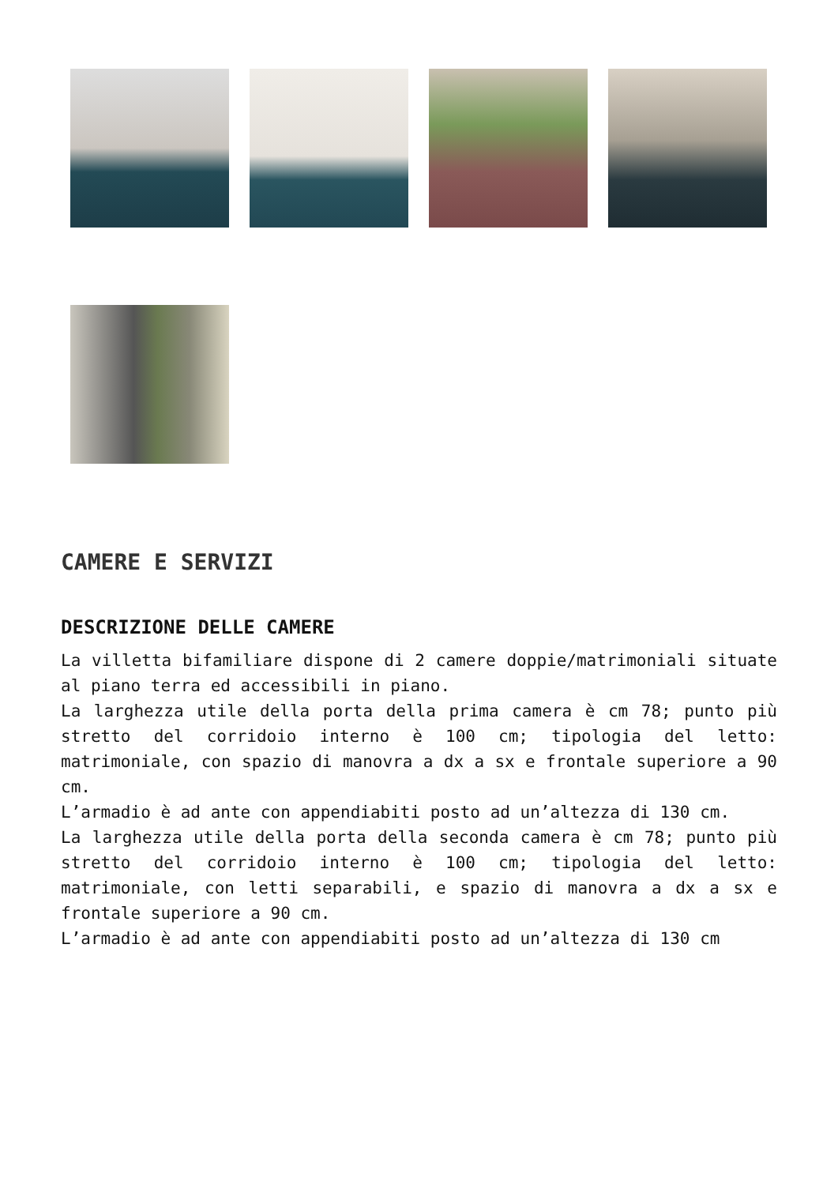CAMERE E SERVIZI
DESCRIZIONE DELLE CAMERE
La villetta bifamiliare dispone di 2 camere doppie/matrimoniali situate al piano terra ed accessibili in piano.
La larghezza utile della porta della prima camera è cm 78; punto più stretto del corridoio interno è 100 cm; tipologia del letto: matrimoniale, con spazio di manovra a dx a sx e frontale superiore a 90 cm.
L’armadio è ad ante con appendiabiti posto ad un’altezza di 130 cm.
La larghezza utile della porta della seconda camera è cm 78; punto più stretto del corridoio interno è 100 cm; tipologia del letto: matrimoniale, con letti separabili, e spazio di manovra a dx a sx e frontale superiore a 90 cm.
L’armadio è ad ante con appendiabiti posto ad un’altezza di 130 cm